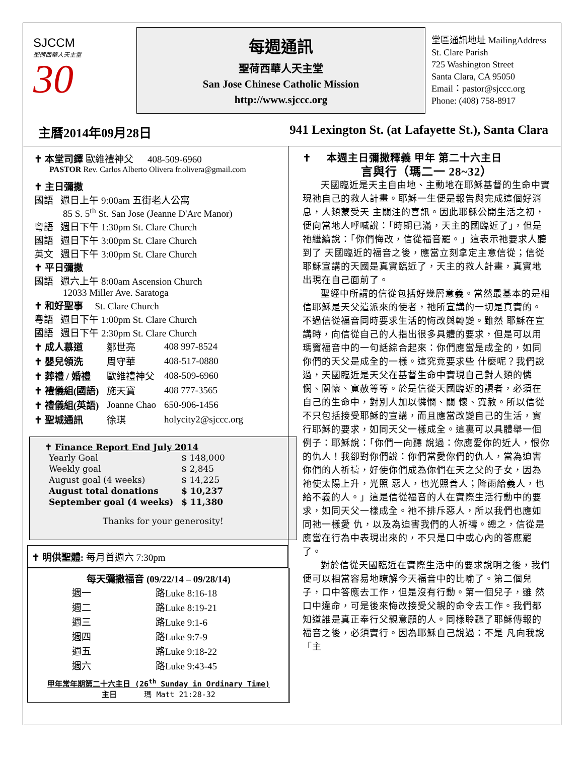SJCCM
聖荷西華人天主堂
30
每週通訊
聖荷西華人天主堂
San Jose Chinese Catholic Mission
http://www.sjccc.org
堂區通訊地址 MailingAddress
St. Clare Parish
725 Washington Street
Santa Clara, CA 95050
Email：pastor@sjccc.org
Phone: (408) 758-8917
主曆2014年09月28日 941 Lexington St. (at Lafayette St.), Santa Clara
✝ 本堂司鐸 歐維禮神父 408-509-6960
PASTOR Rev. Carlos Alberto Olivera fr.olivera@gmail.com
✝ 主日彌撒
國語 週日上午 9:00am 五街老人公寓
85 S. 5<sup>th</sup> St. San Jose (Jeanne D'Arc Manor)
粵語 週日下午 1:30pm St. Clare Church
國語 週日下午 3:00pm St. Clare Church
英文 週日下午 3:00pm St. Clare Church
✝ 平日彌撒
國語 週六上午 8:00am Ascension Church
12033 Miller Ave. Saratoga
✝ 和好聖事 St. Clare Church
粵語 週日下午 1:00pm St. Clare Church
國語 週日下午 2:30pm St. Clare Church
| ✝ 成人慕道 | 鄒世亮 | 408 997-8524 |
| ✝ 嬰兒領洗 | 周守華 | 408-517-0880 |
| ✝ 葬禮 / 婚禮 | 歐維禮神父 | 408-509-6960 |
| ✝ 禮儀組(國語) | 施天寶 | 408 777-3565 |
| ✝ 禮儀組(英語) | Joanne Chao | 650-906-1456 |
| ✝ 聖城通訊 | 徐琪 | holycity2@sjccc.org |
✝ Finance Report End July 2014
| Yearly Goal | $ 148,000 |
| Weekly goal | $ 2,845 |
| August goal (4 weeks) | $ 14,225 |
| August total donations | $ 10,237 |
| September goal (4 weeks) | $ 11,380 |
Thanks for your generosity!
✝ 明供聖體: 每月首週六 7:30pm
每天彌撒福音 (09/22/14 – 09/28/14)
| 週一 | 路Luke 8:16-18 |
| 週二 | 路Luke 8:19-21 |
| 週三 | 路Luke 9:1-6 |
| 週四 | 路Luke 9:7-9 |
| 週五 | 路Luke 9:18-22 |
| 週六 | 路Luke 9:43-45 |
甲年常年期第二十六主日 (26<sup>th</sup> Sunday in Ordinary Time)
主日 瑪 Matt 21:28-32
✝ 本週主日彌撒釋義 甲年 第二十六主日
言與行（瑪二一 28~32）
天國臨近是天主自由地、主動地在耶穌基督的生命中實現祂自己的救人計畫。耶穌一生便是報告與完成這個好消息，人類蒙受天 主關注的喜訊。因此耶穌公開生活之初，便向當地人呼喊說：「時期已滿，天主的國臨近了」，但是祂繼續說：「你們悔改，信從福音罷。」這表示祂要求人聽到了 天國臨近的福音之後，應當立刻拿定主意信從；信從耶穌宣講的天國是真實臨近了，天主的救人計畫，真實地出現在自己面前了。
聖經中所謂的信從包括好幾層意義。當然最基本的是相信耶穌是天父遣派來的使者，祂所宣講的一切是真實的。不過信從福音同時要求生活的悔改與轉變。雖然 耶穌在宣講時，向信從自己的人指出很多具體的要求，但是可以用瑪竇福音中的一句話綜合起來：你們應當是成全的，如同你們的天父是成全的一樣。這究竟要求些 什麼呢？我們說過，天國臨近是天父在基督生命中實現自己對人類的憐憫、關懷、寬赦等等。於是信從天國臨近的讀者，必須在自己的生命中，對別人加以憐憫、關 懷、寬赦。所以信從不只包括接受耶穌的宣講，而且應當改變自己的生活，實行耶穌的要求，如同天父一樣成全。這裏可以具體舉一個例子：耶穌說：「你們一向聽 說過：你應愛你的近人，恨你的仇人！我卻對你們說：你們當愛你們的仇人，當為迫害你們的人祈禱，好使你們成為你們在天之父的子女，因為祂使太陽上升，光照 惡人，也光照善人；降雨給義人，也給不義的人。」這是信從福音的人在實際生活行動中的要求，如同天父一樣成全。祂不排斥惡人，所以我們也應如同祂一樣愛 仇，以及為迫害我們的人祈禱。總之，信從是應當在行為中表現出來的，不只是口中或心內的答應罷了。
對於信從天國臨近在實際生活中的要求說明之後，我們便可以相當容易地瞭解今天福音中的比喻了。第二個兒子，口中答應去工作，但是沒有行動。第一個兒子，雖 然口中違命，可是後來悔改接受父親的命令去工作。我們都知道誰是真正奉行父親意願的人。同樣聆聽了耶穌傳報的福音之後，必須實行。因為耶穌自己說過：不是 凡向我說「主